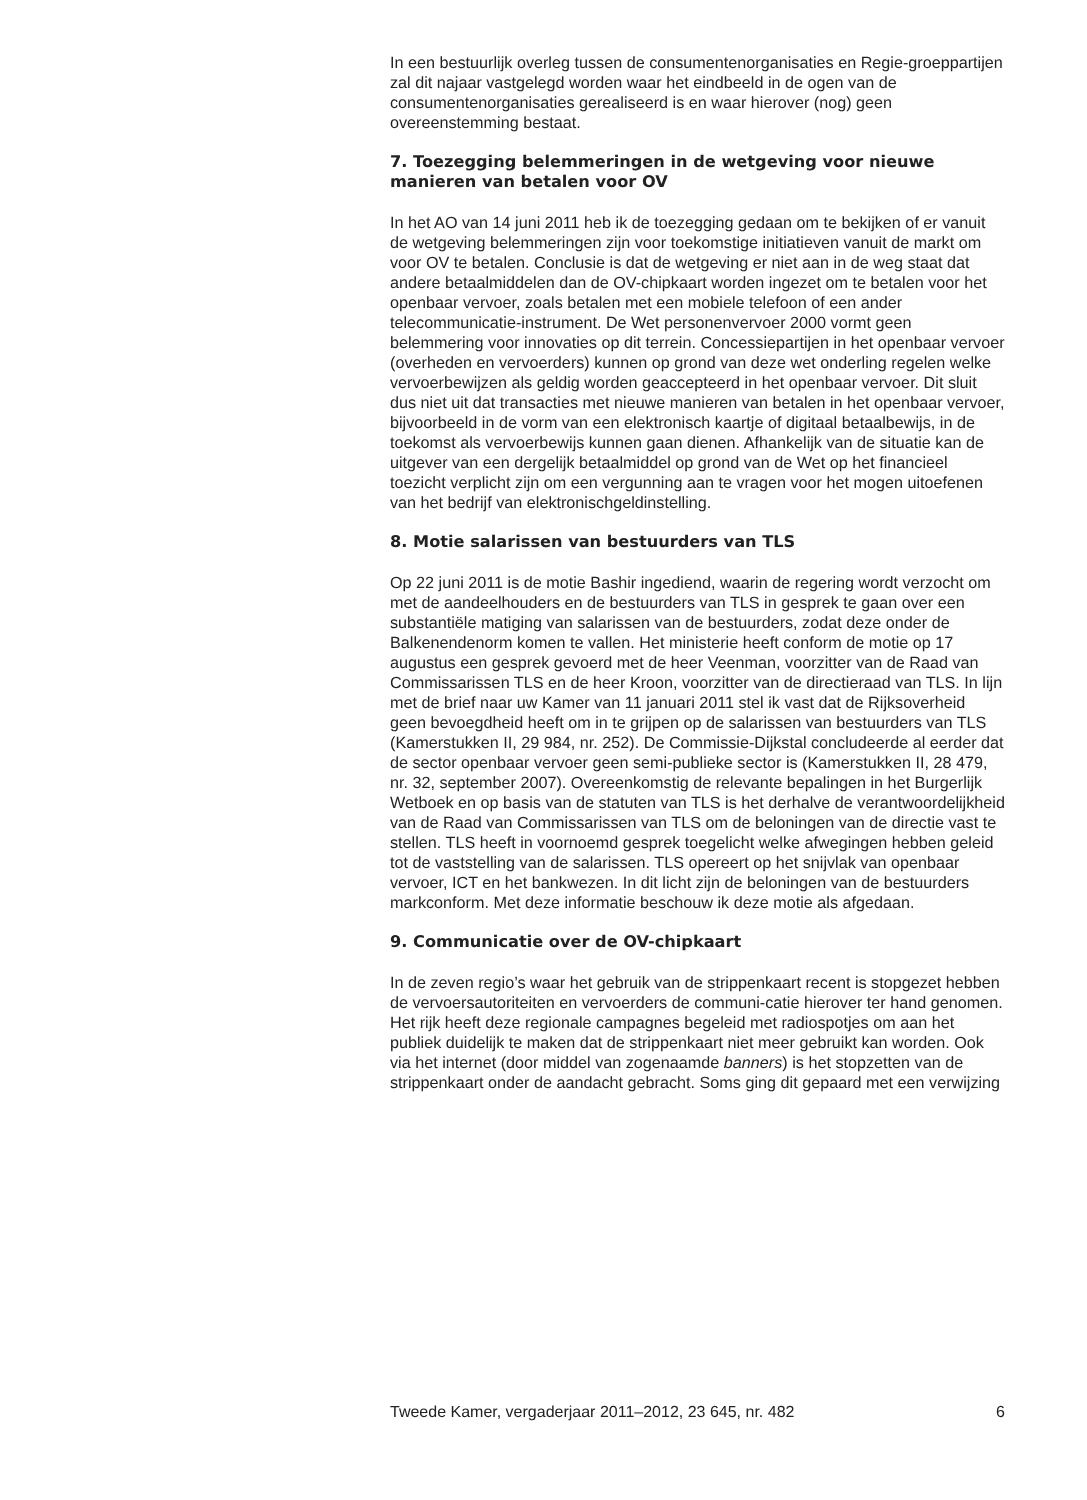In een bestuurlijk overleg tussen de consumentenorganisaties en Regie-groeppartijen zal dit najaar vastgelegd worden waar het eindbeeld in de ogen van de consumentenorganisaties gerealiseerd is en waar hierover (nog) geen overeenstemming bestaat.
7. Toezegging belemmeringen in de wetgeving voor nieuwe manieren van betalen voor OV
In het AO van 14 juni 2011 heb ik de toezegging gedaan om te bekijken of er vanuit de wetgeving belemmeringen zijn voor toekomstige initiatieven vanuit de markt om voor OV te betalen. Conclusie is dat de wetgeving er niet aan in de weg staat dat andere betaalmiddelen dan de OV-chipkaart worden ingezet om te betalen voor het openbaar vervoer, zoals betalen met een mobiele telefoon of een ander telecommunicatie-instrument. De Wet personenvervoer 2000 vormt geen belemmering voor innovaties op dit terrein. Concessiepartijen in het openbaar vervoer (overheden en vervoerders) kunnen op grond van deze wet onderling regelen welke vervoerbewijzen als geldig worden geaccepteerd in het openbaar vervoer. Dit sluit dus niet uit dat transacties met nieuwe manieren van betalen in het openbaar vervoer, bijvoorbeeld in de vorm van een elektronisch kaartje of digitaal betaalbewijs, in de toekomst als vervoerbewijs kunnen gaan dienen. Afhankelijk van de situatie kan de uitgever van een dergelijk betaalmiddel op grond van de Wet op het financieel toezicht verplicht zijn om een vergunning aan te vragen voor het mogen uitoefenen van het bedrijf van elektronischgeldinstelling.
8. Motie salarissen van bestuurders van TLS
Op 22 juni 2011 is de motie Bashir ingediend, waarin de regering wordt verzocht om met de aandeelhouders en de bestuurders van TLS in gesprek te gaan over een substantiële matiging van salarissen van de bestuurders, zodat deze onder de Balkenendenorm komen te vallen. Het ministerie heeft conform de motie op 17 augustus een gesprek gevoerd met de heer Veenman, voorzitter van de Raad van Commissarissen TLS en de heer Kroon, voorzitter van de directieraad van TLS. In lijn met de brief naar uw Kamer van 11 januari 2011 stel ik vast dat de Rijksoverheid geen bevoegdheid heeft om in te grijpen op de salarissen van bestuurders van TLS (Kamerstukken II, 29 984, nr. 252). De Commissie-Dijkstal concludeerde al eerder dat de sector openbaar vervoer geen semi-publieke sector is (Kamerstukken II, 28 479, nr. 32, september 2007). Overeenkomstig de relevante bepalingen in het Burgerlijk Wetboek en op basis van de statuten van TLS is het derhalve de verantwoordelijkheid van de Raad van Commissarissen van TLS om de beloningen van de directie vast te stellen. TLS heeft in voornoemd gesprek toegelicht welke afwegingen hebben geleid tot de vaststelling van de salarissen. TLS opereert op het snijvlak van openbaar vervoer, ICT en het bankwezen. In dit licht zijn de beloningen van de bestuurders markconform. Met deze informatie beschouw ik deze motie als afgedaan.
9. Communicatie over de OV-chipkaart
In de zeven regio’s waar het gebruik van de strippenkaart recent is stopgezet hebben de vervoersautoriteiten en vervoerders de communi-catie hierover ter hand genomen. Het rijk heeft deze regionale campagnes begeleid met radiospotjes om aan het publiek duidelijk te maken dat de strippenkaart niet meer gebruikt kan worden. Ook via het internet (door middel van zogenaamde banners) is het stopzetten van de strippenkaart onder de aandacht gebracht. Soms ging dit gepaard met een verwijzing
Tweede Kamer, vergaderjaar 2011–2012, 23 645, nr. 482 6